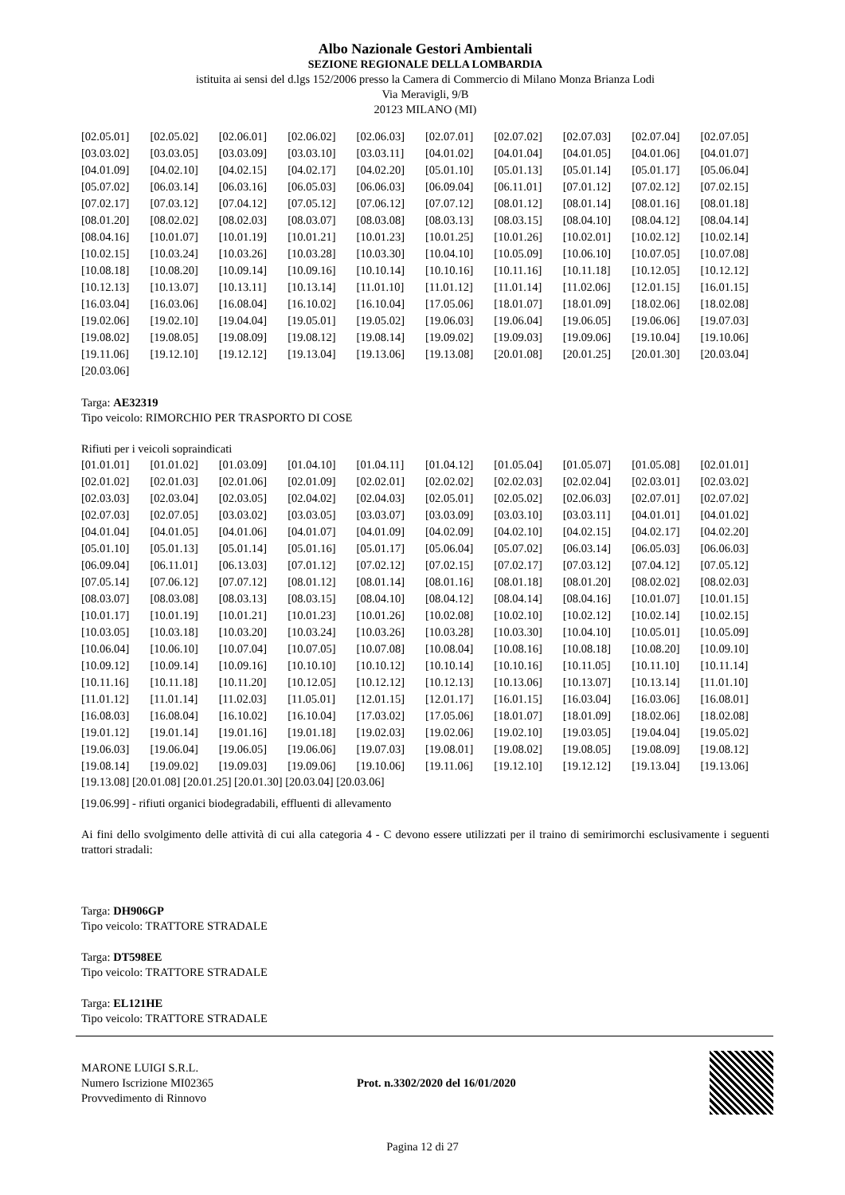Albo Nazionale Gestori Ambientali
SEZIONE REGIONALE DELLA LOMBARDIA
istituita ai sensi del d.lgs 152/2006 presso la Camera di Commercio di Milano Monza Brianza Lodi
Via Meravigli, 9/B
20123 MILANO (MI)
| [02.05.01] | [02.05.02] | [02.06.01] | [02.06.02] | [02.06.03] | [02.07.01] | [02.07.02] | [02.07.03] | [02.07.04] | [02.07.05] |
| [03.03.02] | [03.03.05] | [03.03.09] | [03.03.10] | [03.03.11] | [04.01.02] | [04.01.04] | [04.01.05] | [04.01.06] | [04.01.07] |
| [04.01.09] | [04.02.10] | [04.02.15] | [04.02.17] | [04.02.20] | [05.01.10] | [05.01.13] | [05.01.14] | [05.01.17] | [05.06.04] |
| [05.07.02] | [06.03.14] | [06.03.16] | [06.05.03] | [06.06.03] | [06.09.04] | [06.11.01] | [07.01.12] | [07.02.12] | [07.02.15] |
| [07.02.17] | [07.03.12] | [07.04.12] | [07.05.12] | [07.06.12] | [07.07.12] | [08.01.12] | [08.01.14] | [08.01.16] | [08.01.18] |
| [08.01.20] | [08.02.02] | [08.02.03] | [08.03.07] | [08.03.08] | [08.03.13] | [08.03.15] | [08.04.10] | [08.04.12] | [08.04.14] |
| [08.04.16] | [10.01.07] | [10.01.19] | [10.01.21] | [10.01.23] | [10.01.25] | [10.01.26] | [10.02.01] | [10.02.12] | [10.02.14] |
| [10.02.15] | [10.03.24] | [10.03.26] | [10.03.28] | [10.03.30] | [10.04.10] | [10.05.09] | [10.06.10] | [10.07.05] | [10.07.08] |
| [10.08.18] | [10.08.20] | [10.09.14] | [10.09.16] | [10.10.14] | [10.10.16] | [10.11.16] | [10.11.18] | [10.12.05] | [10.12.12] |
| [10.12.13] | [10.13.07] | [10.13.11] | [10.13.14] | [11.01.10] | [11.01.12] | [11.01.14] | [11.02.06] | [12.01.15] | [16.01.15] |
| [16.03.04] | [16.03.06] | [16.08.04] | [16.10.02] | [16.10.04] | [17.05.06] | [18.01.07] | [18.01.09] | [18.02.06] | [18.02.08] |
| [19.02.06] | [19.02.10] | [19.04.04] | [19.05.01] | [19.05.02] | [19.06.03] | [19.06.04] | [19.06.05] | [19.06.06] | [19.07.03] |
| [19.08.02] | [19.08.05] | [19.08.09] | [19.08.12] | [19.08.14] | [19.09.02] | [19.09.03] | [19.09.06] | [19.10.04] | [19.10.06] |
| [19.11.06] | [19.12.10] | [19.12.12] | [19.13.04] | [19.13.06] | [19.13.08] | [20.01.08] | [20.01.25] | [20.01.30] | [20.03.04] |
| [20.03.06] | | | | | | | | | |
Targa: AE32319
Tipo veicolo: RIMORCHIO PER TRASPORTO DI COSE
Rifiuti per i veicoli sopraindicati
| [01.01.01] | [01.01.02] | [01.03.09] | [01.04.10] | [01.04.11] | [01.04.12] | [01.05.04] | [01.05.07] | [01.05.08] | [02.01.01] |
| [02.01.02] | [02.01.03] | [02.01.06] | [02.01.09] | [02.02.01] | [02.02.02] | [02.02.03] | [02.02.04] | [02.03.01] | [02.03.02] |
| [02.03.03] | [02.03.04] | [02.03.05] | [02.04.02] | [02.04.03] | [02.05.01] | [02.05.02] | [02.06.03] | [02.07.01] | [02.07.02] |
| [02.07.03] | [02.07.05] | [03.03.02] | [03.03.05] | [03.03.07] | [03.03.09] | [03.03.10] | [03.03.11] | [04.01.01] | [04.01.02] |
| [04.01.04] | [04.01.05] | [04.01.06] | [04.01.07] | [04.01.09] | [04.02.09] | [04.02.10] | [04.02.15] | [04.02.17] | [04.02.20] |
| [05.01.10] | [05.01.13] | [05.01.14] | [05.01.16] | [05.01.17] | [05.06.04] | [05.07.02] | [06.03.14] | [06.05.03] | [06.06.03] |
| [06.09.04] | [06.11.01] | [06.13.03] | [07.01.12] | [07.02.12] | [07.02.15] | [07.02.17] | [07.03.12] | [07.04.12] | [07.05.12] |
| [07.05.14] | [07.06.12] | [07.07.12] | [08.01.12] | [08.01.14] | [08.01.16] | [08.01.18] | [08.01.20] | [08.02.02] | [08.02.03] |
| [08.03.07] | [08.03.08] | [08.03.13] | [08.03.15] | [08.04.10] | [08.04.12] | [08.04.14] | [08.04.16] | [10.01.07] | [10.01.15] |
| [10.01.17] | [10.01.19] | [10.01.21] | [10.01.23] | [10.01.26] | [10.02.08] | [10.02.10] | [10.02.12] | [10.02.14] | [10.02.15] |
| [10.03.05] | [10.03.18] | [10.03.20] | [10.03.24] | [10.03.26] | [10.03.28] | [10.03.30] | [10.04.10] | [10.05.01] | [10.05.09] |
| [10.06.04] | [10.06.10] | [10.07.04] | [10.07.05] | [10.07.08] | [10.08.04] | [10.08.16] | [10.08.18] | [10.08.20] | [10.09.10] |
| [10.09.12] | [10.09.14] | [10.09.16] | [10.10.10] | [10.10.12] | [10.10.14] | [10.10.16] | [10.11.05] | [10.11.10] | [10.11.14] |
| [10.11.16] | [10.11.18] | [10.11.20] | [10.12.05] | [10.12.12] | [10.12.13] | [10.13.06] | [10.13.07] | [10.13.14] | [11.01.10] |
| [11.01.12] | [11.01.14] | [11.02.03] | [11.05.01] | [12.01.15] | [12.01.17] | [16.01.15] | [16.03.04] | [16.03.06] | [16.08.01] |
| [16.08.03] | [16.08.04] | [16.10.02] | [16.10.04] | [17.03.02] | [17.05.06] | [18.01.07] | [18.01.09] | [18.02.06] | [18.02.08] |
| [19.01.12] | [19.01.14] | [19.01.16] | [19.01.18] | [19.02.03] | [19.02.06] | [19.02.10] | [19.03.05] | [19.04.04] | [19.05.02] |
| [19.06.03] | [19.06.04] | [19.06.05] | [19.06.06] | [19.07.03] | [19.08.01] | [19.08.02] | [19.08.05] | [19.08.09] | [19.08.12] |
| [19.08.14] | [19.09.02] | [19.09.03] | [19.09.06] | [19.10.06] | [19.11.06] | [19.12.10] | [19.12.12] | [19.13.04] | [19.13.06] |
[19.13.08] [20.01.08] [20.01.25] [20.01.30] [20.03.04] [20.03.06]
[19.06.99] - rifiuti organici biodegradabili, effluenti di allevamento
Ai fini dello svolgimento delle attività di cui alla categoria 4 - C devono essere utilizzati per il traino di semirimorchi esclusivamente i seguenti trattori stradali:
Targa: DH906GP
Tipo veicolo: TRATTORE STRADALE
Targa: DT598EE
Tipo veicolo: TRATTORE STRADALE
Targa: EL121HE
Tipo veicolo: TRATTORE STRADALE
MARONE LUIGI S.R.L.
Numero Iscrizione MI02365
Provvedimento di Rinnovo
Prot. n.3302/2020 del 16/01/2020
Pagina 12 di 27